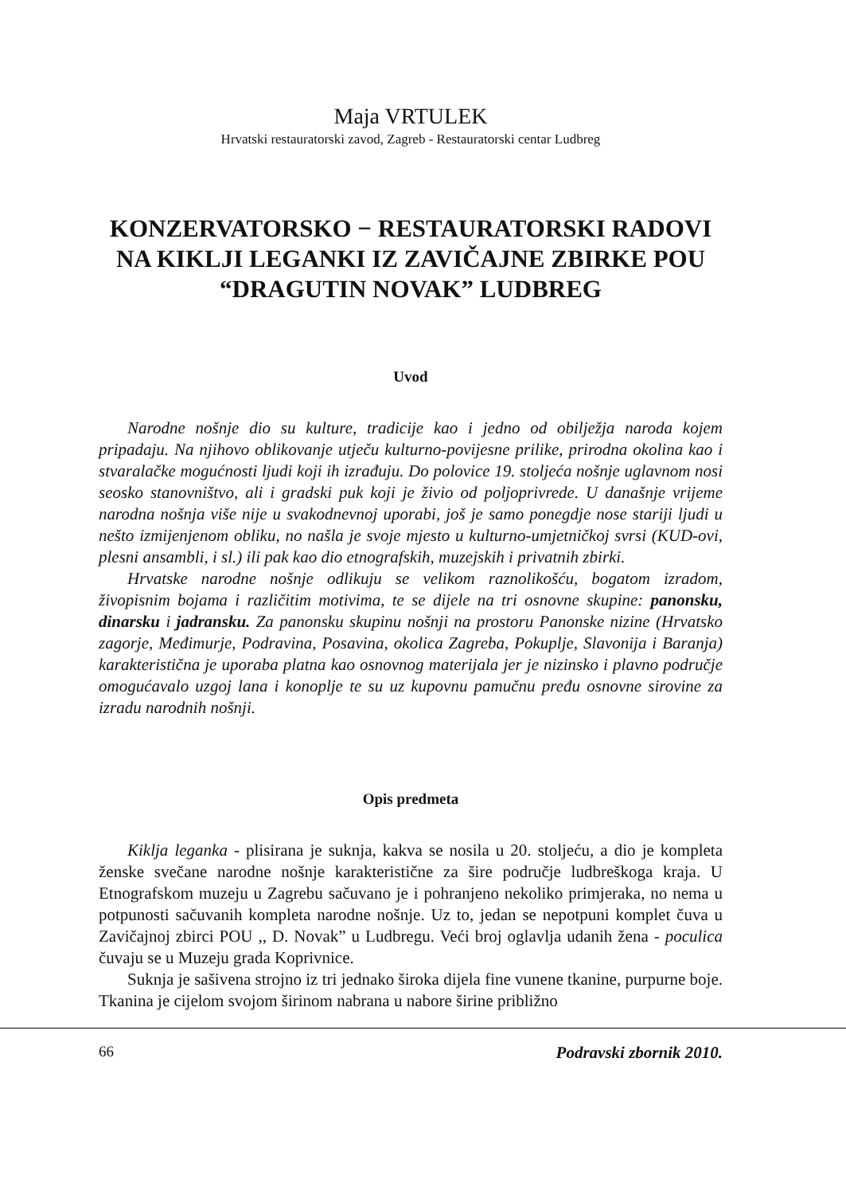Maja VRTULEK
Hrvatski restauratorski zavod, Zagreb - Restauratorski centar Ludbreg
KONZERVATORSKO − RESTAURATORSKI RADOVI NA KIKLJI LEGANKI IZ ZAVIČAJNE ZBIRKE POU “DRAGUTIN NOVAK” LUDBREG
Uvod
Narodne nošnje dio su kulture, tradicije kao i jedno od obilježja naroda kojem pripadaju. Na njihovo oblikovanje utječu kulturno-povijesne prilike, prirodna okolina kao i stvaralačke mogućnosti ljudi koji ih izrađuju. Do polovice 19. stoljeća nošnje uglavnom nosi seosko stanovništvo, ali i gradski puk koji je živio od poljoprivrede. U današnje vrijeme narodna nošnja više nije u svakodnevnoj uporabi, još je samo ponegdje nose stariji ljudi u nešto izmijenjenom obliku, no našla je svoje mjesto u kulturno-umjetničkoj svrsi (KUD-ovi, plesni ansambli, i sl.) ili pak kao dio etnografskih, muzejskih i privatnih zbirki.
Hrvatske narodne nošnje odlikuju se velikom raznolikošću, bogatom izradom, živopisnim bojama i različitim motivima, te se dijele na tri osnovne skupine: panonsku, dinarsku i jadransku. Za panonsku skupinu nošnji na prostoru Panonske nizine (Hrvatsko zagorje, Međimurje, Podravina, Posavina, okolica Zagreba, Pokuplje, Slavonija i Baranja) karakteristična je uporaba platna kao osnovnog materijala jer je nizinsko i plavno područje omogućavalo uzgoj lana i konoplje te su uz kupovnu pamučnu pređu osnovne sirovine za izradu narodnih nošnji.
Opis predmeta
Kiklja leganka - plisirana je suknja, kakva se nosila u 20. stoljeću, a dio je kompleta ženske svečane narodne nošnje karakteristične za šire područje ludbreškoga kraja. U Etnografskom muzeju u Zagrebu sačuvano je i pohranjeno nekoliko primjeraka, no nema u potpunosti sačuvanih kompleta narodne nošnje. Uz to, jedan se nepotpuni komplet čuva u Zavičajnoj zbirci POU ,, D. Novak” u Ludbregu. Veći broj oglavlja udanih žena - poculica čuvaju se u Muzeju grada Koprivnice.
Suknja je sašivena strojno iz tri jednako široka dijela fine vunene tkanine, purpurne boje. Tkanina je cijelom svojom širinom nabrana u nabore širine približno
66 Podravski zbornik 2010.